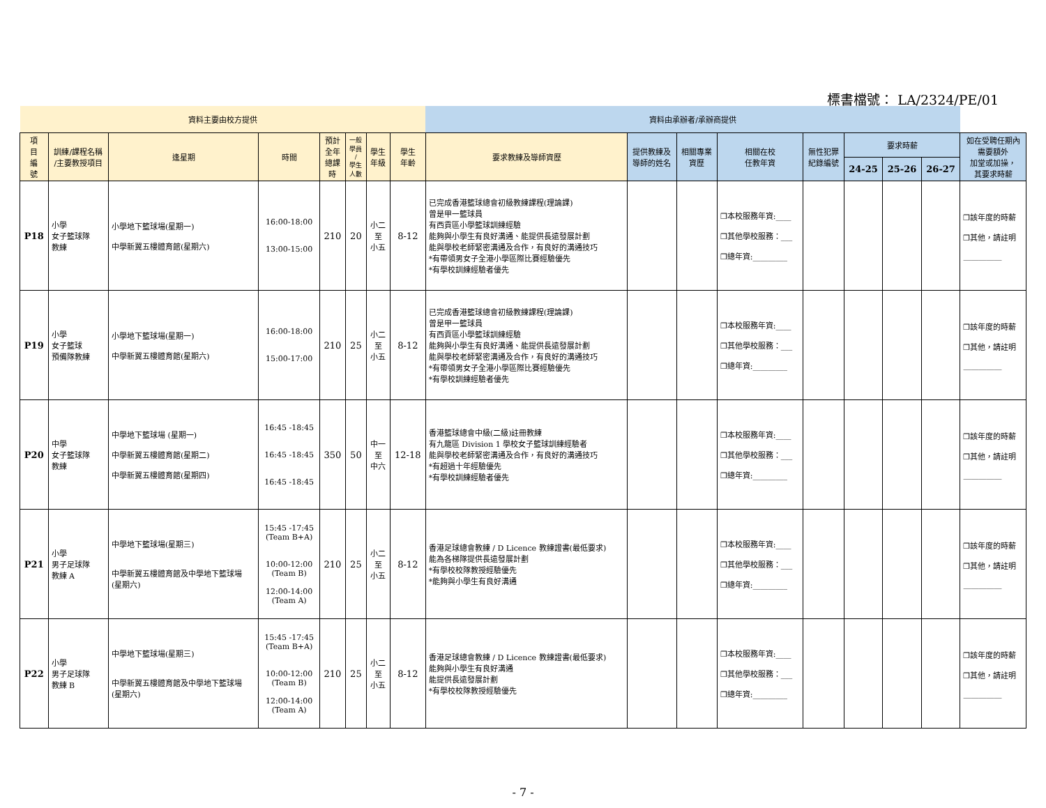標書檔號： LA/2324/PE/01
| 資料主要由校方提供 | | | | | | | | 資料由承辦者/承辦商提供 | | | | | | | | |
| --- | --- | --- | --- | --- | --- | --- | --- | --- | --- | --- | --- | --- | --- | --- | --- | --- |
| 項 目 編 號 | 訓練/課程名稱 /主要教授項目 | 逢星期 | 時間 | 預計 全年 總課 時 | 一般 學員 / 學生 人數 | 學生 年級 | 學生 年齡 | 要求教練及導師資歷 | 提供教練及 導師的姓名 | 相關專業 資歷 | 相關在校 任教年資 | 無性犯罪 紀錄編號 | 要求時薪 | | | 如在受聘任期內 需要額外 加堂或加操， 其要求時薪 |
| | | | | | | | | | | | | | 24-25 | 25-26 | 26-27 | |
| P18 | 小學 女子籃球隊 教練 | 小學地下籃球場(星期一) 中學新翼五樓體育館(星期六) | 16:00-18:00 13:00-15:00 | 210 | 20 | 小二 至 小五 | 8-12 | 已完成香港籃球總會初級教練課程(理論課) 曾是甲一籃球員 有西貢區小學籃球訓練經驗 能夠與小學生有良好溝通、能提供長遠發展計劃 能與學校老師緊密溝通及合作，有良好的溝通技巧 *有帶領男女子全港小學區際比賽經驗優先 *有學校訓練經驗者優先 | | | ❒本校服務年資:____ ❒其他學校服務：___ ❒總年資:_________ | | | | | ❒該年度的時薪 ❒其他，請註明 __________ |
| P19 | 小學 女子籃球 預備隊教練 | 小學地下籃球場(星期一) 中學新翼五樓體育館(星期六) | 16:00-18:00 15:00-17:00 | 210 | 25 | 小二 至 小五 | 8-12 | 已完成香港籃球總會初級教練課程(理論課) 曾是甲一籃球員 有西貢區小學籃球訓練經驗 能夠與小學生有良好溝通、能提供長遠發展計劃 能與學校老師緊密溝通及合作，有良好的溝通技巧 *有帶領男女子全港小學區際比賽經驗優先 *有學校訓練經驗者優先 | | | ❒本校服務年資:____ ❒其他學校服務：___ ❒總年資:_________ | | | | | ❒該年度的時薪 ❒其他，請註明 __________ |
| P20 | 中學 女子籃球隊 教練 | 中學地下籃球場 (星期一) 中學新翼五樓體育館(星期二) 中學新翼五樓體育館(星期四) | 16:45 -18:45 16:45 -18:45 16:45 -18:45 | 350 | 50 | 中一 至 中六 | 12-18 | 香港籃球總會中級(二級)註冊教練 有九龍區 Division 1 學校女子籃球訓練經驗者 能與學校老師緊密溝通及合作，有良好的溝通技巧 *有超過十年經驗優先 *有學校訓練經驗者優先 | | | ❒本校服務年資:____ ❒其他學校服務：___ ❒總年資:_________ | | | | | ❒該年度的時薪 ❒其他，請註明 __________ |
| P21 | 小學 男子足球隊 教練 A | 中學地下籃球場(星期三) 中學新翼五樓體育館及中學地下籃球場 (星期六) | 15:45 -17:45 (Team B+A) 10:00-12:00 (Team B) 12:00-14:00 (Team A) | 210 | 25 | 小二 至 小五 | 8-12 | 香港足球總會教練 / D Licence 教練證書(最低要求) 能為各梯隊提供長遠發展計劃 *有學校校隊教授經驗優先 *能夠與小學生有良好溝通 | | | ❒本校服務年資:____ ❒其他學校服務：___ ❒總年資:_________ | | | | | ❒該年度的時薪 ❒其他，請註明 __________ |
| P22 | 小學 男子足球隊 教練 B | 中學地下籃球場(星期三) 中學新翼五樓體育館及中學地下籃球場 (星期六) | 15:45 -17:45 (Team B+A) 10:00-12:00 (Team B) 12:00-14:00 (Team A) | 210 | 25 | 小二 至 小五 | 8-12 | 香港足球總會教練 / D Licence 教練證書(最低要求) 能夠與小學生有良好溝通 能提供長遠發展計劃 *有學校校隊教授經驗優先 | | | ❒本校服務年資:____ ❒其他學校服務：___ ❒總年資:_________ | | | | | ❒該年度的時薪 ❒其他，請註明 __________ |
- 7 -